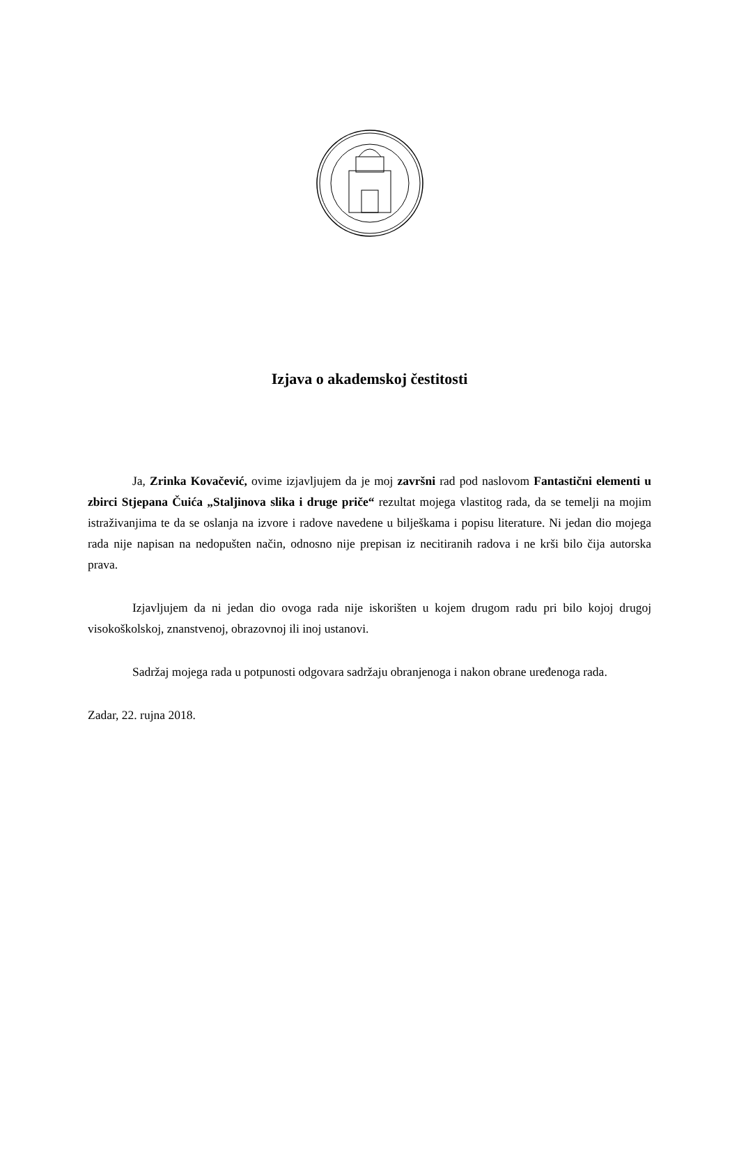Izjava o akademskoj čestitosti
Ja, Zrinka Kovačević, ovime izjavljujem da je moj završni rad pod naslovom Fantastični elementi u zbirci Stjepana Čuića „Staljinova slika i druge priče“ rezultat mojega vlastitog rada, da se temelji na mojim istraživanjima te da se oslanja na izvore i radove navedene u bilješkama i popisu literature. Ni jedan dio mojega rada nije napisan na nedopušten način, odnosno nije prepisan iz necitiranih radova i ne krši bilo čija autorska prava.
Izjavljujem da ni jedan dio ovoga rada nije iskorišten u kojem drugom radu pri bilo kojoj drugoj visokoškolskoj, znanstvenoj, obrazovnoj ili inoj ustanovi.
Sadržaj mojega rada u potpunosti odgovara sadržaju obranjenoga i nakon obrane uređenoga rada.
Zadar, 22. rujna 2018.